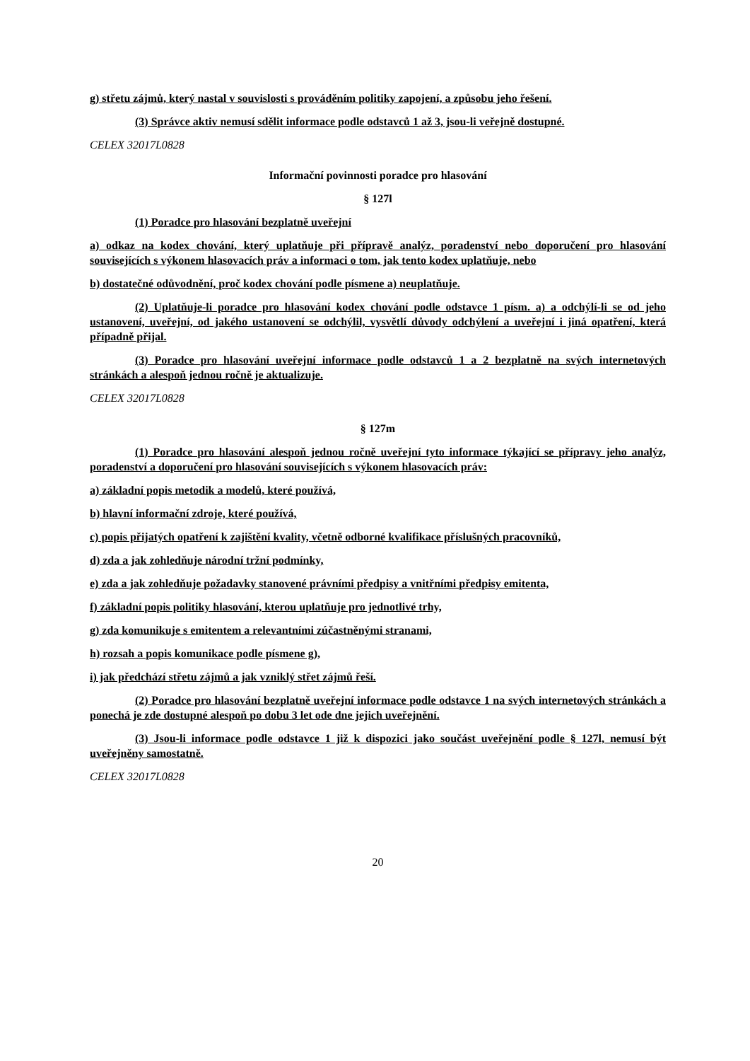g) střetu zájmů, který nastal v souvislosti s prováděním politiky zapojení, a způsobu jeho řešení.
(3) Správce aktiv nemusí sdělit informace podle odstavců 1 až 3, jsou-li veřejně dostupné.
CELEX 32017L0828
Informační povinnosti poradce pro hlasování
§ 127l
(1) Poradce pro hlasování bezplatně uveřejní
a) odkaz na kodex chování, který uplatňuje při přípravě analýz, poradenství nebo doporučení pro hlasování souvisejících s výkonem hlasovacích práv a informaci o tom, jak tento kodex uplatňuje, nebo
b) dostatečné odůvodnění, proč kodex chování podle písmene a) neuplatňuje.
(2) Uplatňuje-li poradce pro hlasování kodex chování podle odstavce 1 písm. a) a odchýlí-li se od jeho ustanovení, uveřejní, od jakého ustanovení se odchýlil, vysvětlí důvody odchýlení a uveřejní i jiná opatření, která případně přijal.
(3) Poradce pro hlasování uveřejní informace podle odstavců 1 a 2 bezplatně na svých internetových stránkách a alespoň jednou ročně je aktualizuje.
CELEX 32017L0828
§ 127m
(1) Poradce pro hlasování alespoň jednou ročně uveřejní tyto informace týkající se přípravy jeho analýz, poradenství a doporučení pro hlasování souvisejících s výkonem hlasovacích práv:
a) základní popis metodik a modelů, které používá,
b) hlavní informační zdroje, které používá,
c) popis přijatých opatření k zajištění kvality, včetně odborné kvalifikace příslušných pracovníků,
d) zda a jak zohledňuje národní tržní podmínky,
e) zda a jak zohledňuje požadavky stanovené právními předpisy a vnitřními předpisy emitenta,
f) základní popis politiky hlasování, kterou uplatňuje pro jednotlivé trhy,
g) zda komunikuje s emitentem a relevantními zúčastněnými stranami,
h) rozsah a popis komunikace podle písmene g),
i) jak předchází střetu zájmů a jak vzniklý střet zájmů řeší.
(2) Poradce pro hlasování bezplatně uveřejní informace podle odstavce 1 na svých internetových stránkách a ponechá je zde dostupné alespoň po dobu 3 let ode dne jejich uveřejnění.
(3) Jsou-li informace podle odstavce 1 již k dispozici jako součást uveřejnění podle § 127l, nemusí být uveřejněny samostatně.
CELEX 32017L0828
20